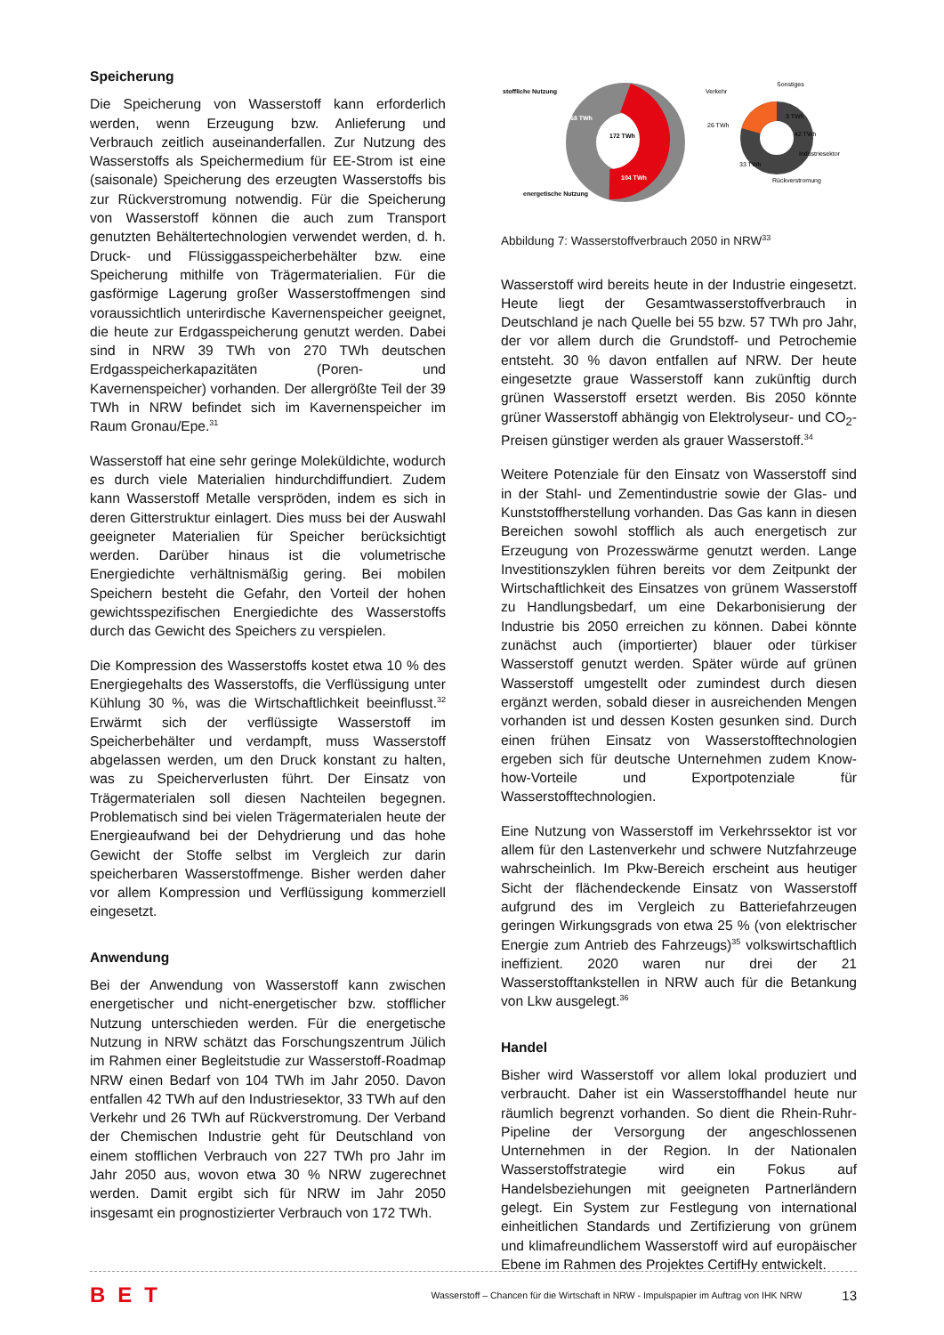Speicherung
Die Speicherung von Wasserstoff kann erforderlich werden, wenn Erzeugung bzw. Anlieferung und Verbrauch zeitlich auseinanderfallen. Zur Nutzung des Wasserstoffs als Speichermedium für EE-Strom ist eine (saisonale) Speicherung des erzeugten Wasserstoffs bis zur Rückverstromung notwendig. Für die Speicherung von Wasserstoff können die auch zum Transport genutzten Behältertechnologien verwendet werden, d. h. Druck- und Flüssiggasspeicherbehälter bzw. eine Speicherung mithilfe von Trägermaterialien. Für die gasförmige Lagerung großer Wasserstoffmengen sind voraussichtlich unterirdische Kavernenspeicher geeignet, die heute zur Erdgasspeicherung genutzt werden. Dabei sind in NRW 39 TWh von 270 TWh deutschen Erdgasspeicherkapazitäten (Poren- und Kavernenspeicher) vorhanden. Der allergrößte Teil der 39 TWh in NRW befindet sich im Kavernenspeicher im Raum Gronau/Epe.<sup>31</sup>
Wasserstoff hat eine sehr geringe Moleküldichte, wodurch es durch viele Materialien hindurchdiffundiert. Zudem kann Wasserstoff Metalle verspröden, indem es sich in deren Gitterstruktur einlagert. Dies muss bei der Auswahl geeigneter Materialien für Speicher berücksichtigt werden. Darüber hinaus ist die volumetrische Energiedichte verhältnismäßig gering. Bei mobilen Speichern besteht die Gefahr, den Vorteil der hohen gewichtsspezifischen Energiedichte des Wasserstoffs durch das Gewicht des Speichers zu verspielen.
Die Kompression des Wasserstoffs kostet etwa 10 % des Energiegehalts des Wasserstoffs, die Verflüssigung unter Kühlung 30 %, was die Wirtschaftlichkeit beeinflusst.<sup>32</sup> Erwärmt sich der verflüssigte Wasserstoff im Speicherbehälter und verdampft, muss Wasserstoff abgelassen werden, um den Druck konstant zu halten, was zu Speicherverlusten führt. Der Einsatz von Trägermaterialen soll diesen Nachteilen begegnen. Problematisch sind bei vielen Trägermaterialen heute der Energieaufwand bei der Dehydrierung und das hohe Gewicht der Stoffe selbst im Vergleich zur darin speicherbaren Wasserstoffmenge. Bisher werden daher vor allem Kompression und Verflüssigung kommerziell eingesetzt.
Anwendung
Bei der Anwendung von Wasserstoff kann zwischen energetischer und nicht-energetischer bzw. stofflicher Nutzung unterschieden werden. Für die energetische Nutzung in NRW schätzt das Forschungszentrum Jülich im Rahmen einer Begleitstudie zur Wasserstoff-Roadmap NRW einen Bedarf von 104 TWh im Jahr 2050. Davon entfallen 42 TWh auf den Industriesektor, 33 TWh auf den Verkehr und 26 TWh auf Rückverstromung. Der Verband der Chemischen Industrie geht für Deutschland von einem stofflichen Verbrauch von 227 TWh pro Jahr im Jahr 2050 aus, wovon etwa 30 % NRW zugerechnet werden. Damit ergibt sich für NRW im Jahr 2050 insgesamt ein prognostizierter Verbrauch von 172 TWh.
172 TWh
68 TWh
104 TWh
stoffliche Nutzung
energetische Nutzung
26 TWh
3 TWh
42 TWh
33 TWh
Verkehr
Sonstiges
Industriesektor
Rückverstromung
Abbildung 7: Wasserstoffverbrauch 2050 in NRW<sup>33</sup>
Wasserstoff wird bereits heute in der Industrie eingesetzt. Heute liegt der Gesamtwasserstoffverbrauch in Deutschland je nach Quelle bei 55 bzw. 57 TWh pro Jahr, der vor allem durch die Grundstoff- und Petrochemie entsteht. 30 % davon entfallen auf NRW. Der heute eingesetzte graue Wasserstoff kann zukünftig durch grünen Wasserstoff ersetzt werden. Bis 2050 könnte grüner Wasserstoff abhängig von Elektrolyseur- und CO<sub>2</sub>-Preisen günstiger werden als grauer Wasserstoff.<sup>34</sup>
Weitere Potenziale für den Einsatz von Wasserstoff sind in der Stahl- und Zementindustrie sowie der Glas- und Kunststoffherstellung vorhanden. Das Gas kann in diesen Bereichen sowohl stofflich als auch energetisch zur Erzeugung von Prozesswärme genutzt werden. Lange Investitionszyklen führen bereits vor dem Zeitpunkt der Wirtschaftlichkeit des Einsatzes von grünem Wasserstoff zu Handlungsbedarf, um eine Dekarbonisierung der Industrie bis 2050 erreichen zu können. Dabei könnte zunächst auch (importierter) blauer oder türkiser Wasserstoff genutzt werden. Später würde auf grünen Wasserstoff umgestellt oder zumindest durch diesen ergänzt werden, sobald dieser in ausreichenden Mengen vorhanden ist und dessen Kosten gesunken sind. Durch einen frühen Einsatz von Wasserstofftechnologien ergeben sich für deutsche Unternehmen zudem Know-how-Vorteile und Exportpotenziale für Wasserstofftechnologien.
Eine Nutzung von Wasserstoff im Verkehrssektor ist vor allem für den Lastenverkehr und schwere Nutzfahrzeuge wahrscheinlich. Im Pkw-Bereich erscheint aus heutiger Sicht der flächendeckende Einsatz von Wasserstoff aufgrund des im Vergleich zu Batteriefahrzeugen geringen Wirkungsgrads von etwa 25 % (von elektrischer Energie zum Antrieb des Fahrzeugs)<sup>35</sup> volkswirtschaftlich ineffizient. 2020 waren nur drei der 21 Wasserstofftankstellen in NRW auch für die Betankung von Lkw ausgelegt.<sup>36</sup>
Handel
Bisher wird Wasserstoff vor allem lokal produziert und verbraucht. Daher ist ein Wasserstoffhandel heute nur räumlich begrenzt vorhanden. So dient die Rhein-Ruhr-Pipeline der Versorgung der angeschlossenen Unternehmen in der Region. In der Nationalen Wasserstoffstrategie wird ein Fokus auf Handelsbeziehungen mit geeigneten Partnerländern gelegt. Ein System zur Festlegung von international einheitlichen Standards und Zertifizierung von grünem und klimafreundlichem Wasserstoff wird auf europäischer Ebene im Rahmen des Projektes CertifHy entwickelt.
BET
Wasserstoff – Chancen für die Wirtschaft in NRW - Impulspapier im Auftrag von IHK NRW
13